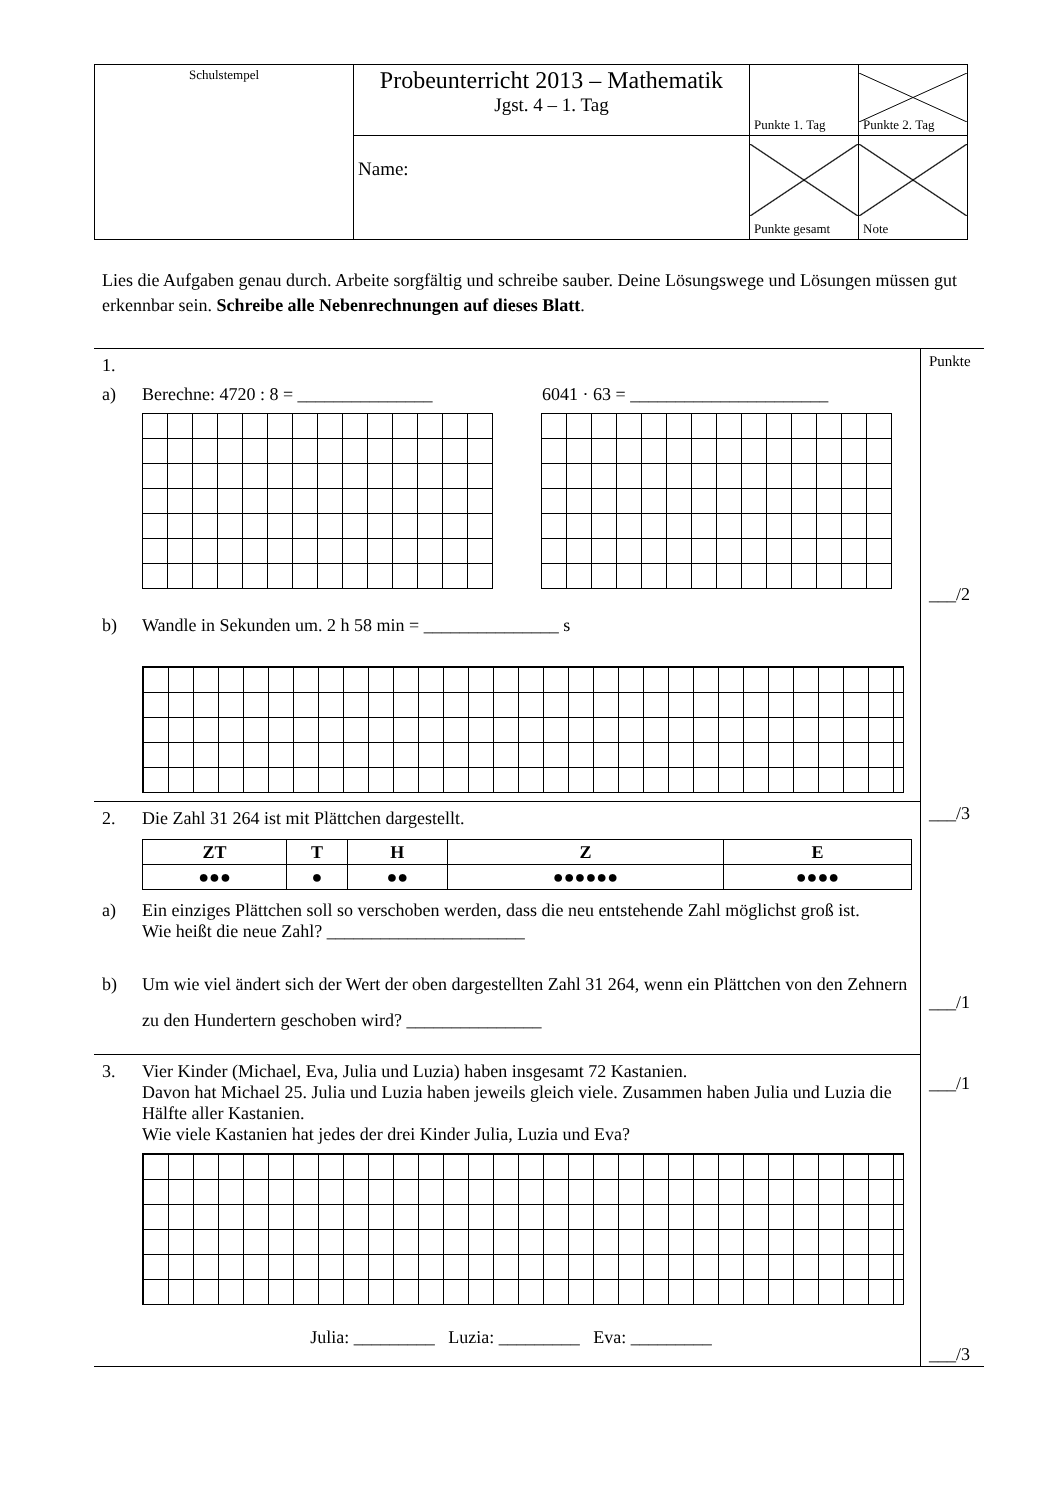| Schulstempel | Probeunterricht 2013 – Mathematik Jgst. 4 – 1. Tag | Punkte 1. Tag | Punkte 2. Tag |
| | Name: | Punkte gesamt | Note |
Lies die Aufgaben genau durch. Arbeite sorgfältig und schreibe sauber. Deine Lösungswege und Lösungen müssen gut erkennbar sein. Schreibe alle Nebenrechnungen auf dieses Blatt.
1.
a) Berechne: 4720 : 8 = _______________ 6041 · 63 = ______________________
b) Wandle in Sekunden um. 2 h 58 min = _______________ s
2. Die Zahl 31 264 ist mit Plättchen dargestellt.
| ZT | T | H | Z | E |
| --- | --- | --- | --- | --- |
| ●●● | ● | ●● | ●●●●●● | ●●●● |
a) Ein einziges Plättchen soll so verschoben werden, dass die neu entstehende Zahl möglichst groß ist.
Wie heißt die neue Zahl? ______________________
b) Um wie viel ändert sich der Wert der oben dargestellten Zahl 31 264, wenn ein Plättchen von den Zehnern zu den Hundertern geschoben wird? _______________
3. Vier Kinder (Michael, Eva, Julia und Luzia) haben insgesamt 72 Kastanien.
Davon hat Michael 25. Julia und Luzia haben jeweils gleich viele. Zusammen haben Julia und Luzia die Hälfte aller Kastanien.
Wie viele Kastanien hat jedes der drei Kinder Julia, Luzia und Eva?
Julia: _________ Luzia: _________ Eva: _________
Punkte
___/2
___/3
___/1
___/1
___/3